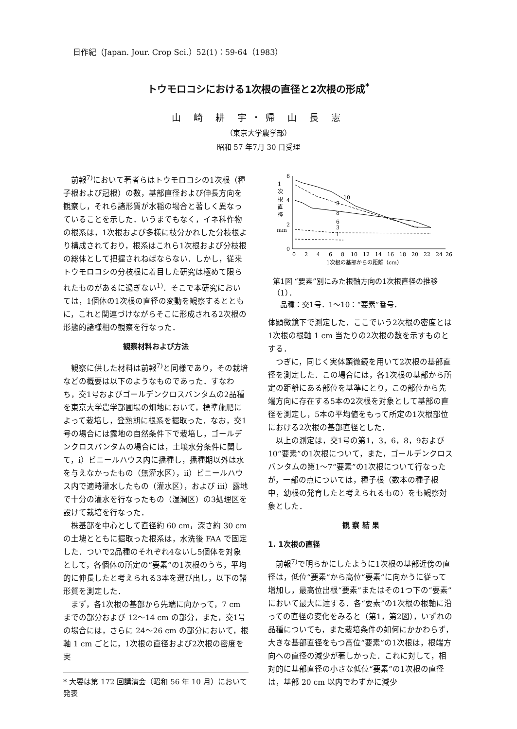日作紀（Japan. Jour. Crop Sci.）52(1)：59-64（1983）
トウモロコシにおける1次根の直径と2次根の形成<sup>*</sup>
山 崎 耕 宇・帰 山 長 憲
（東京大学農学部）
昭和 57 年7月 30 日受理
前報<sup>7)</sup>において著者らはトウモロコシの1次根（種子根および冠根）の数，基部直径および伸長方向を観察し，それら諸形質が水稲の場合と著しく異なっていることを示した．いうまでもなく，イネ科作物の根系は，1次根および多様に枝分かれした分枝根より構成されており，根系はこれら1次根および分枝根の総体として把握されねばならない．しかし，従来トウモロコシの分枝根に着目した研究は極めて限られたものがあるに過ぎない<sup>1)</sup>．そこで本研究においては，1個体の1次根の直径の変動を観察するとともに，これと関連づけながらそこに形成される2次根の形態的諸様相の観察を行なった．
観察材料および方法
観察に供した材料は前報<sup>7)</sup>と同様であり，その栽培などの概要は以下のようなものであった．すなわち，交1号およびゴールデンクロスバンタムの2品種を東京大学農学部圃場の畑地において，標準施肥によって栽培し，登熟期に根系を掘取った．なお，交1号の場合には露地の自然条件下で栽培し，ゴールデンクロスバンタムの場合には，土壌水分条件に関して，i）ビニールハウス内に播種し，播種期以外は水を与えなかったもの（無灌水区），ii）ビニールハウス内で適時灌水したもの（灌水区），および iii）露地で十分の灌水を行なったもの（湿潤区）の3処理区を設けて栽培を行なった．
株基部を中心として直径約 60 cm，深さ約 30 cm の土塊とともに掘取った根系は，水洗後 FAA で固定した．ついで2品種のそれぞれ4ないし5個体を対象として，各個体の所定の“要素”の1次根のうち，平均的に伸長したと考えられる3本を選び出し，以下の諸形質を測定した．
まず，各1次根の基部から先端に向かって，7 cm までの部分および 12～14 cm の部分，また，交1号の場合には，さらに 24～26 cm の部分において，根軸 1 cm ごとに，1次根の直径および2次根の密度を実
* 大要は第 172 回講演会（昭和 56 年 10 月）において発表
6
4
2
0
1
次
根
直
径
mm
10
9
8
6
3
1
0
2
4
6
8
10
12
14
16
18
20
22
24
26
1次根の基部からの距離（cm）
第1図 “要素”別にみた根軸方向の1次根直径の推移（1）．
　品種：交1号．1～10：“要素”番号．
体顕微鏡下で測定した．ここでいう2次根の密度とは1次根の根軸 1 cm 当たりの2次根の数を示すものとする．
つぎに，同じく実体顕微鏡を用いて2次根の基部直径を測定した．この場合には，各1次根の基部から所定の距離にある部位を基準にとり，この部位から先端方向に存在する5本の2次根を対象として基部の直径を測定し，5本の平均値をもって所定の1次根部位における2次根の基部直径とした．
以上の測定は，交1号の第1，3，6，8，9および 10“要素”の1次根について，また，ゴールデンクロスバンタムの第1～7“要素”の1次根について行なったが，一部の点については，種子根（数本の種子根中，幼根の発育したと考えられるもの）をも観察対象とした．
観 察 結 果
1. 1次根の直径
前報<sup>7)</sup>で明らかにしたように1次根の基部近傍の直径は，低位“要素”から高位“要素”に向かうに従って増加し，最高位出根“要素”またはその1つ下の“要素”において最大に達する．各“要素”の1次根の根軸に沿っての直径の変化をみると（第1，第2図），いずれの品種についても，また栽培条件の如何にかかわらず，大きな基部直径をもつ高位“要素”の1次根は，根端方向への直径の減少が著しかった．これに対して，相対的に基部直径の小さな低位“要素”の1次根の直径は，基部 20 cm 以内でわずかに減少